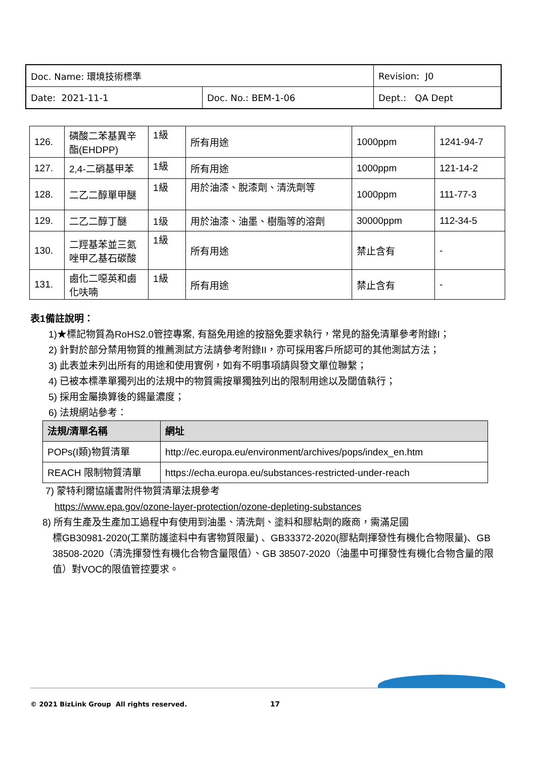| Doc. Name: 環境技術標準 | | Revision: J0 |
| Date: 2021-11-1 | Doc. No.: BEM-1-06 | Dept.: QA Dept |
| 126. | 磷酸二苯基異辛酯(EHDPP) | 1級 | 所有用途 | 1000ppm | 1241-94-7 |
| 127. | 2,4-二硝基甲苯 | 1級 | 所有用途 | 1000ppm | 121-14-2 |
| 128. | 二乙二醇單甲醚 | 1級 | 用於油漆、脫漆劑、清洗劑等 | 1000ppm | 111-77-3 |
| 129. | 二乙二醇丁醚 | 1级 | 用於油漆、油墨、樹脂等的溶劑 | 30000ppm | 112-34-5 |
| 130. | 二羥基苯並三氮唑甲乙基石碳酸 | 1級 | 所有用途 | 禁止含有 | - |
| 131. | 鹵化二噁英和鹵化呋喃 | 1級 | 所有用途 | 禁止含有 | - |
表1備註說明：
1)★標記物質為RoHS2.0管控專案, 有豁免用途的按豁免要求執行，常見的豁免清單參考附錄I；
2) 針對於部分禁用物質的推薦測試方法請參考附錄II，亦可採用客戶所認可的其他測試方法；
3) 此表並未列出所有的用途和使用實例，如有不明事項請與發文單位聯繫；
4) 已被本標準單獨列出的法規中的物質需按單獨独列出的限制用途以及閾值執行；
5) 採用金屬換算後的錫量濃度；
6) 法規網站參考：
| 法規/清單名稱 | 網址 |
| --- | --- |
| POPs(I類)物質清單 | http://ec.europa.eu/environment/archives/pops/index_en.htm |
| REACH 限制物質清單 | https://echa.europa.eu/substances-restricted-under-reach |
7) 蒙特利爾協議書附件物質清單法規參考
https://www.epa.gov/ozone-layer-protection/ozone-depleting-substances
8) 所有生產及生產加工過程中有使用到油墨、清洗劑、塗料和膠粘劑的廠商，需滿足國
標GB30981-2020(工業防護塗料中有害物質限量) 、GB33372-2020(膠粘劑揮發性有機化合物限量)、GB 38508-2020（清洗揮發性有機化合物含量限值）、GB 38507-2020（油墨中可揮發性有機化合物含量的限值）對VOC的限值管控要求。
© 2021 BizLink Group All rights reserved. 17